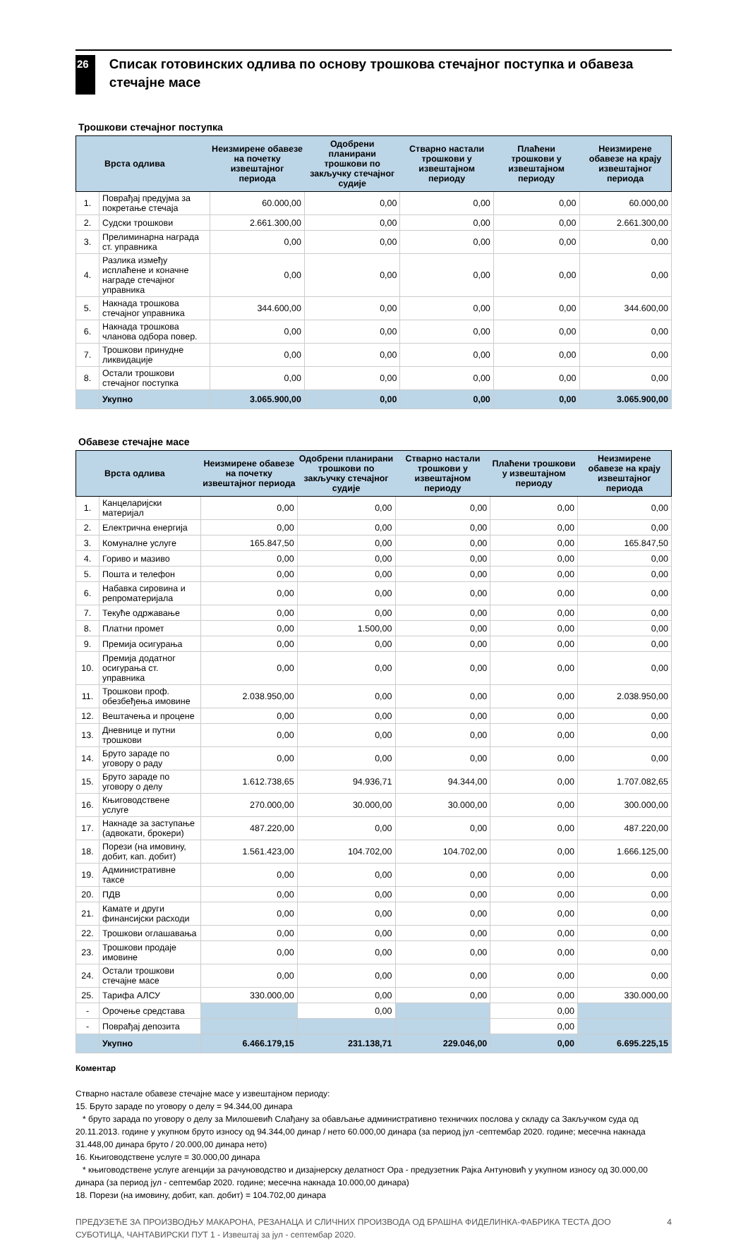26
Списак готовинских одлива по основу трошкова стечајног поступка и обавеза стечајне масе
Трошкови стечајног поступка
| Врста одлива | | Неизмирене обавезе на почетку извештајног периода | Одобрени планирани трошкови по закључку стечајног судије | Стварно настали трошкови у извештајном периоду | Плаћени трошкови у извештајном периоду | Неизмирене обавезе на крају извештајног периода |
| --- | --- | --- | --- | --- | --- | --- |
| 1. | Поврађај предујма за покретање стечаја | 60.000,00 | 0,00 | 0,00 | 0,00 | 60.000,00 |
| 2. | Судски трошкови | 2.661.300,00 | 0,00 | 0,00 | 0,00 | 2.661.300,00 |
| 3. | Прелиминарна награда ст. управника | 0,00 | 0,00 | 0,00 | 0,00 | 0,00 |
| 4. | Разлика између исплаћене и коначне награде стечајног управника | 0,00 | 0,00 | 0,00 | 0,00 | 0,00 |
| 5. | Накнада трошкова стечајног управника | 344.600,00 | 0,00 | 0,00 | 0,00 | 344.600,00 |
| 6. | Накнада трошкова чланова одбора повер. | 0,00 | 0,00 | 0,00 | 0,00 | 0,00 |
| 7. | Трошкови принудне ликвидације | 0,00 | 0,00 | 0,00 | 0,00 | 0,00 |
| 8. | Остали трошкови стечајног поступка | 0,00 | 0,00 | 0,00 | 0,00 | 0,00 |
| | Укупно | 3.065.900,00 | 0,00 | 0,00 | 0,00 | 3.065.900,00 |
Обавезе стечајне масе
| Врста одлива | | Неизмирене обавезе на почетку извештајног периода | Одобрени планирани трошкови по закључку стечајног судије | Стварно настали трошкови у извештајном периоду | Плаћени трошкови у извештајном периоду | Неизмирене обавезе на крају извештајног периода |
| --- | --- | --- | --- | --- | --- | --- |
| 1. | Канцеларијски материјал | 0,00 | 0,00 | 0,00 | 0,00 | 0,00 |
| 2. | Електрична енергија | 0,00 | 0,00 | 0,00 | 0,00 | 0,00 |
| 3. | Комуналне услуге | 165.847,50 | 0,00 | 0,00 | 0,00 | 165.847,50 |
| 4. | Гориво и мазиво | 0,00 | 0,00 | 0,00 | 0,00 | 0,00 |
| 5. | Пошта и телефон | 0,00 | 0,00 | 0,00 | 0,00 | 0,00 |
| 6. | Набавка сировина и репроматеријала | 0,00 | 0,00 | 0,00 | 0,00 | 0,00 |
| 7. | Текуће одржавање | 0,00 | 0,00 | 0,00 | 0,00 | 0,00 |
| 8. | Платни промет | 0,00 | 1.500,00 | 0,00 | 0,00 | 0,00 |
| 9. | Премија осигурања | 0,00 | 0,00 | 0,00 | 0,00 | 0,00 |
| 10. | Премија додатног осигурања ст. управника | 0,00 | 0,00 | 0,00 | 0,00 | 0,00 |
| 11. | Трошкови проф. обезбеђења имовине | 2.038.950,00 | 0,00 | 0,00 | 0,00 | 2.038.950,00 |
| 12. | Вештачења и процене | 0,00 | 0,00 | 0,00 | 0,00 | 0,00 |
| 13. | Дневнице и путни трошкови | 0,00 | 0,00 | 0,00 | 0,00 | 0,00 |
| 14. | Бруто зараде по уговору о раду | 0,00 | 0,00 | 0,00 | 0,00 | 0,00 |
| 15. | Бруто зараде по уговору о делу | 1.612.738,65 | 94.936,71 | 94.344,00 | 0,00 | 1.707.082,65 |
| 16. | Књиговодствене услуге | 270.000,00 | 30.000,00 | 30.000,00 | 0,00 | 300.000,00 |
| 17. | Накнаде за заступање (адвокати, брокери) | 487.220,00 | 0,00 | 0,00 | 0,00 | 487.220,00 |
| 18. | Порези (на имовину, добит, кап. добит) | 1.561.423,00 | 104.702,00 | 104.702,00 | 0,00 | 1.666.125,00 |
| 19. | Административне таксе | 0,00 | 0,00 | 0,00 | 0,00 | 0,00 |
| 20. | ПДВ | 0,00 | 0,00 | 0,00 | 0,00 | 0,00 |
| 21. | Камате и други финансијски расходи | 0,00 | 0,00 | 0,00 | 0,00 | 0,00 |
| 22. | Трошкови оглашавања | 0,00 | 0,00 | 0,00 | 0,00 | 0,00 |
| 23. | Трошкови продаје имовине | 0,00 | 0,00 | 0,00 | 0,00 | 0,00 |
| 24. | Остали трошкови стечајне масе | 0,00 | 0,00 | 0,00 | 0,00 | 0,00 |
| 25. | Тарифа АЛСУ | 330.000,00 | 0,00 | 0,00 | 0,00 | 330.000,00 |
| - | Орочење средстава | | 0,00 | | 0,00 | |
| - | Поврађај депозита | | | | 0,00 | |
| | Укупно | 6.466.179,15 | 231.138,71 | 229.046,00 | 0,00 | 6.695.225,15 |
Коментар
Стварно настале обавезе стечајне масе у извештајном периоду:
15. Бруто зараде по уговору о делу = 94.344,00 динара
* бруто зарада по уговору о делу за Милошевић Слађану за обављање административно техничких послова у складу са Закључком суда од 20.11.2013. године у укупном бруто износу од 94.344,00 динар / нето 60.000,00 динара (за период јул -септембар 2020. године; месечна накнада 31.448,00 динара бруто / 20.000,00 динара нето)
16. Књиговодствене услуге = 30.000,00 динара
* књиговодствене услуге агенцији за рачуноводство и дизајнерску делатност Ора - предузетник Рајка Антуновић у укупном износу од 30.000,00 динара (за период јул - септембар 2020. године; месечна накнада 10.000,00 динара)
18. Порези (на имовину, добит, кап. добит) = 104.702,00 динара
ПРЕДУЗЕЋЕ ЗА ПРОИЗВОДЊУ МАКАРОНА, РЕЗАНАЦА И СЛИЧНИХ ПРОИЗВОДА ОД БРАШНА ФИДЕЛИНКА-ФАБРИКА ТЕСТА ДОО СУБОТИЦА, ЧАНТАВИРСКИ ПУТ 1 - Извештај за јул - септембар 2020.
4